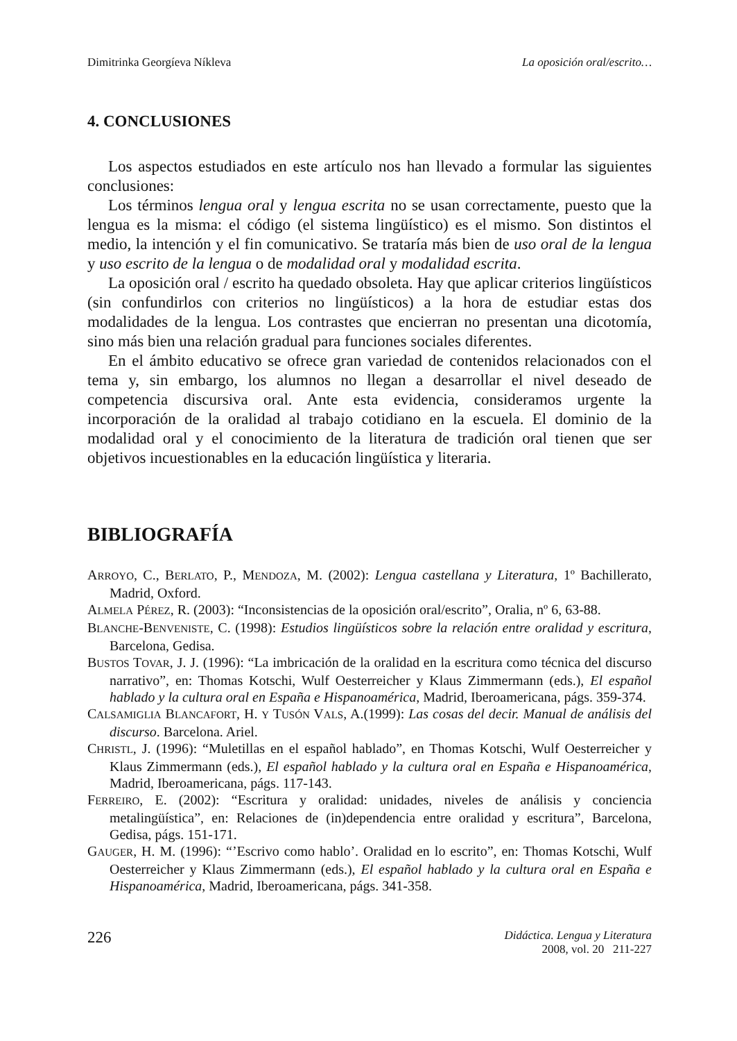Dimitrinka Georgíeva Níkleva La oposición oral/escrito…
4. CONCLUSIONES
Los aspectos estudiados en este artículo nos han llevado a formular las siguientes conclusiones:
Los términos lengua oral y lengua escrita no se usan correctamente, puesto que la lengua es la misma: el código (el sistema lingüístico) es el mismo. Son distintos el medio, la intención y el fin comunicativo. Se trataría más bien de uso oral de la lengua y uso escrito de la lengua o de modalidad oral y modalidad escrita.
La oposición oral / escrito ha quedado obsoleta. Hay que aplicar criterios lingüísticos (sin confundirlos con criterios no lingüísticos) a la hora de estudiar estas dos modalidades de la lengua. Los contrastes que encierran no presentan una dicotomía, sino más bien una relación gradual para funciones sociales diferentes.
En el ámbito educativo se ofrece gran variedad de contenidos relacionados con el tema y, sin embargo, los alumnos no llegan a desarrollar el nivel deseado de competencia discursiva oral. Ante esta evidencia, consideramos urgente la incorporación de la oralidad al trabajo cotidiano en la escuela. El dominio de la modalidad oral y el conocimiento de la literatura de tradición oral tienen que ser objetivos incuestionables en la educación lingüística y literaria.
BIBLIOGRAFÍA
ARROYO, C., BERLATO, P., MENDOZA, M. (2002): Lengua castellana y Literatura, 1º Bachillerato, Madrid, Oxford.
ALMELA PÉREZ, R. (2003): “Inconsistencias de la oposición oral/escrito”, Oralia, nº 6, 63-88.
BLANCHE-BENVENISTE, C. (1998): Estudios lingüísticos sobre la relación entre oralidad y escritura, Barcelona, Gedisa.
BUSTOS TOVAR, J. J. (1996): “La imbricación de la oralidad en la escritura como técnica del discurso narrativo”, en: Thomas Kotschi, Wulf Oesterreicher y Klaus Zimmermann (eds.), El español hablado y la cultura oral en España e Hispanoamérica, Madrid, Iberoamericana, págs. 359-374.
CALSAMIGLIA BLANCAFORT, H. Y TUSÓN VALS, A.(1999): Las cosas del decir. Manual de análisis del discurso. Barcelona. Ariel.
CHRISTL, J. (1996): “Muletillas en el español hablado”, en Thomas Kotschi, Wulf Oesterreicher y Klaus Zimmermann (eds.), El español hablado y la cultura oral en España e Hispanoamérica, Madrid, Iberoamericana, págs. 117-143.
FERREIRO, E. (2002): “Escritura y oralidad: unidades, niveles de análisis y conciencia metalingüística”, en: Relaciones de (in)dependencia entre oralidad y escritura”, Barcelona, Gedisa, págs. 151-171.
GAUGER, H. M. (1996): “’Escrivo como hablo’. Oralidad en lo escrito”, en: Thomas Kotschi, Wulf Oesterreicher y Klaus Zimmermann (eds.), El español hablado y la cultura oral en España e Hispanoamérica, Madrid, Iberoamericana, págs. 341-358.
226
Didáctica. Lengua y Literatura
2008, vol. 20 211-227